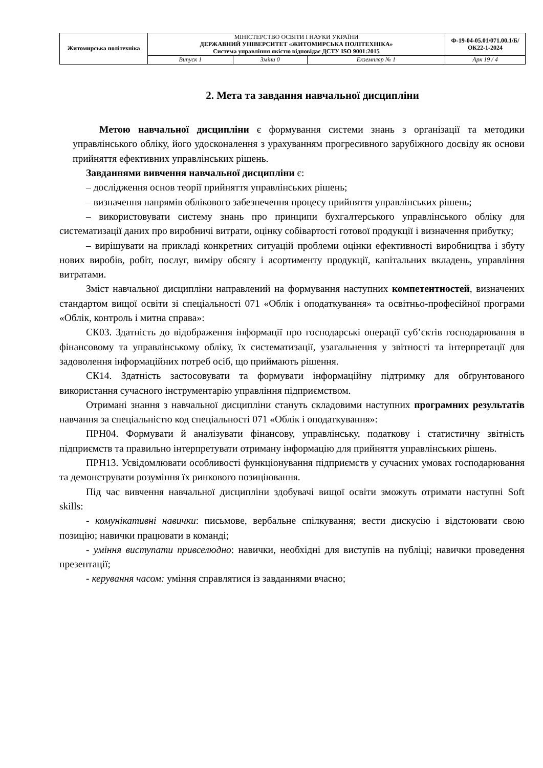| Житомирська політехніка | МІНІСТЕРСТВО ОСВІТИ І НАУКИ УКРАЇНИ ДЕРЖАВНИЙ УНІВЕРСИТЕТ «ЖИТОМИРСЬКА ПОЛІТЕХНІКА» Система управління якістю відповідає ДСТУ ISO 9001:2015 | | | Ф-19-04-05.01/071.00.1/Б/ОК22-1-2024 |
| | Випуск 1 | Зміни 0 | Екземпляр № 1 | Арк 19 / 4 |
2. Мета та завдання навчальної дисципліни
Метою навчальної дисципліни є формування системи знань з організації та методики управлінського обліку, його удосконалення з урахуванням прогресивного зарубіжного досвіду як основи прийняття ефективних управлінських рішень.
Завданнями вивчення навчальної дисципліни є:
– дослідження основ теорії прийняття управлінських рішень;
– визначення напрямів облікового забезпечення процесу прийняття управлінських рішень;
– використовувати систему знань про принципи бухгалтерського управлінського обліку для систематизації даних про виробничі витрати, оцінку собівартості готової продукції і визначення прибутку;
– вирішувати на прикладі конкретних ситуацій проблеми оцінки ефективності виробництва і збуту нових виробів, робіт, послуг, виміру обсягу і асортименту продукції, капітальних вкладень, управління витратами.
Зміст навчальної дисципліни направлений на формування наступних компетентностей, визначених стандартом вищої освіти зі спеціальності 071 «Облік і оподаткування» та освітньо-професійної програми «Облік, контроль і митна справа»:
СК03. Здатність до відображення інформації про господарські операції суб’єктів господарювання в фінансовому та управлінському обліку, їх систематизації, узагальнення у звітності та інтерпретації для задоволення інформаційних потреб осіб, що приймають рішення.
СК14. Здатність застосовувати та формувати інформаційну підтримку для обґрунтованого використання сучасного інструментарію управління підприємством.
Отримані знання з навчальної дисципліни стануть складовими наступних програмних результатів навчання за спеціальністю код спеціальності 071 «Облік і оподаткування»:
ПРН04. Формувати й аналізувати фінансову, управлінську, податкову і статистичну звітність підприємств та правильно інтерпретувати отриману інформацію для прийняття управлінських рішень.
ПРН13. Усвідомлювати особливості функціонування підприємств у сучасних умовах господарювання та демонструвати розуміння їх ринкового позиціювання.
Під час вивчення навчальної дисципліни здобувачі вищої освіти зможуть отримати наступні Soft skills:
- комунікативні навички: письмове, вербальне спілкування; вести дискусію і відстоювати свою позицію; навички працювати в команді;
- уміння виступати привселюдно: навички, необхідні для виступів на публіці; навички проведення презентації;
- керування часом: уміння справлятися із завданнями вчасно;